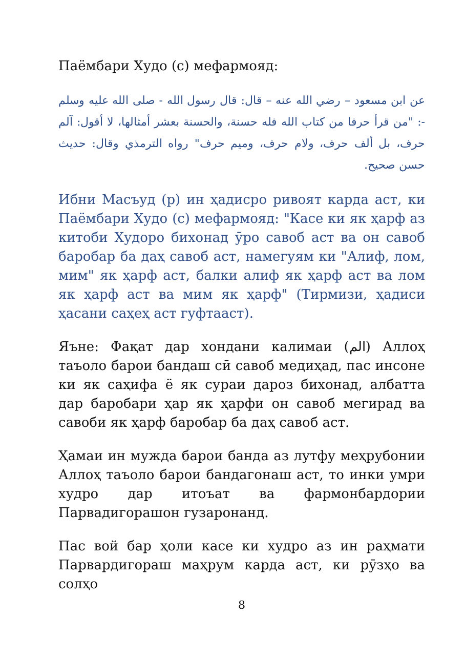Паёмбари Худо (с) мефармояд:
عن ابن مسعود – رضي الله عنه – قال: قال رسول الله - صلى الله عليه وسلم -: "من قرأ حرفا من كتاب الله فله حسنة، والحسنة بعشر أمثالها، لا أقول: آلم حرف، بل ألف حرف، ولام حرف، وميم حرف" رواه الترمذي وقال: حديث حسن صحيح.
Ибни Масъуд (р) ин ҳадисро ривоят карда аст, ки Паёмбари Худо (с) мефармояд: "Касе ки як ҳарф аз китоби Худоро бихонад ӯро савоб аст ва он савоб баробар ба даҳ савоб аст, намегуям ки "Алиф, лом, мим" як ҳарф аст, балки алиф як ҳарф аст ва лом як ҳарф аст ва мим як ҳарф" (Тирмизи, ҳадиси ҳасани саҳеҳ аст гуфтааст).
Яъне: Фақат дар хондани калимаи (الم) Аллоҳ таъоло барои бандаш сӣ савоб медиҳад, пас инсоне ки як саҳифа ё як сураи дароз бихонад, албатта дар баробари ҳар як ҳарфи он савоб мегирад ва савоби як ҳарф баробар ба даҳ савоб аст.
Ҳамаи ин мужда барои банда аз лутфу меҳрубонии Аллоҳ таъоло барои бандагонаш аст, то инки умри худро дар итоъат ва фармонбардории Парвадигорашон гузаронанд.
Пас вой бар ҳоли касе ки худро аз ин раҳмати Парвардигораш маҳрум карда аст, ки рӯзҳо ва солҳо
8